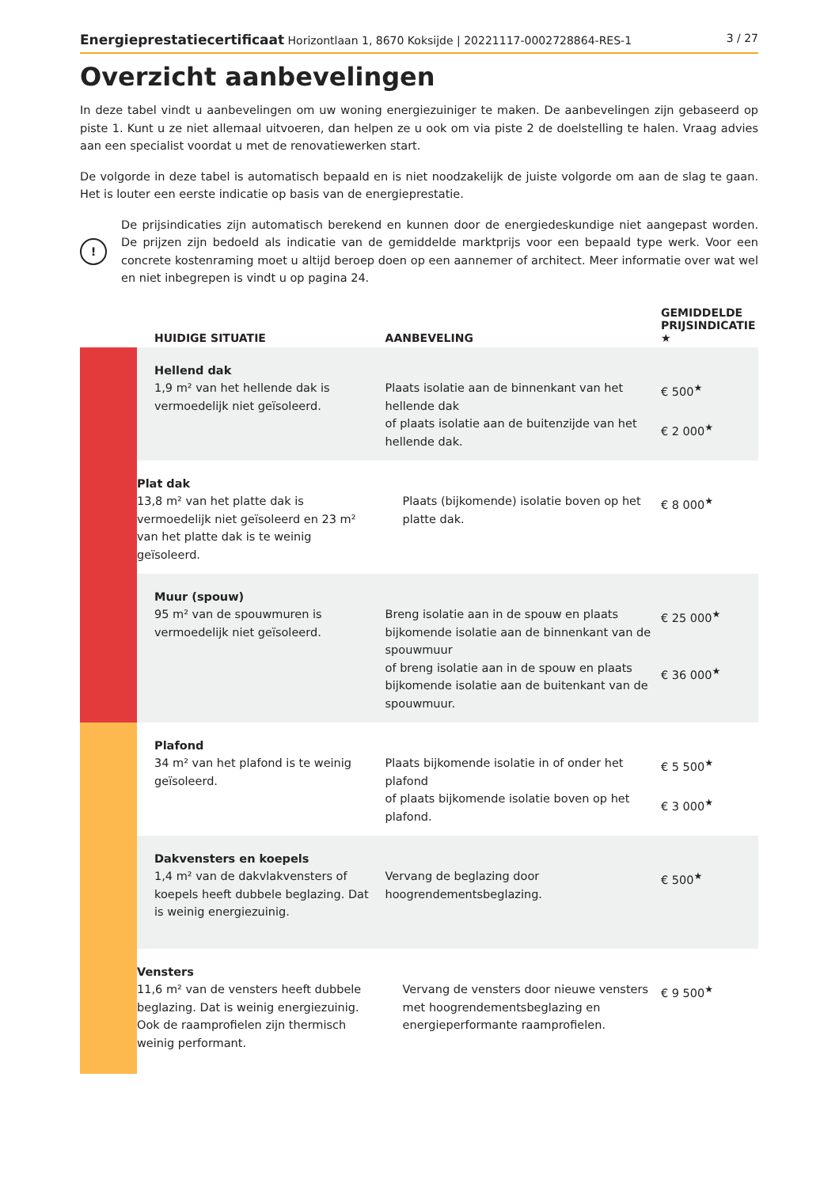Energieprestatiecertificaat Horizontlaan 1, 8670 Koksijde | 20221117-0002728864-RES-1 3 / 27
Overzicht aanbevelingen
In deze tabel vindt u aanbevelingen om uw woning energiezuiniger te maken. De aanbevelingen zijn gebaseerd op piste 1. Kunt u ze niet allemaal uitvoeren, dan helpen ze u ook om via piste 2 de doelstelling te halen. Vraag advies aan een specialist voordat u met de renovatiewerken start.
De volgorde in deze tabel is automatisch bepaald en is niet noodzakelijk de juiste volgorde om aan de slag te gaan. Het is louter een eerste indicatie op basis van de energieprestatie.
!
De prijsindicaties zijn automatisch berekend en kunnen door de energiedeskundige niet aangepast worden. De prijzen zijn bedoeld als indicatie van de gemiddelde marktprijs voor een bepaald type werk. Voor een concrete kostenraming moet u altijd beroep doen op een aannemer of architect. Meer informatie over wat wel en niet inbegrepen is vindt u op pagina 24.
| | HUIDIGE SITUATIE | AANBEVELING | GEMIDDELDE PRIJSINDICATIE ★ |
| --- | --- | --- | --- |
| | Hellend dak 1,9 m² van het hellende dak is vermoedelijk niet geïsoleerd. | Plaats isolatie aan de binnenkant van het hellende dak of plaats isolatie aan de buitenzijde van het hellende dak. | € 500<sup>★</sup> € 2 000<sup>★</sup> |
| | Plat dak 13,8 m² van het platte dak is vermoedelijk niet geïsoleerd en 23 m² van het platte dak is te weinig geïsoleerd. | Plaats (bijkomende) isolatie boven op het platte dak. | € 8 000<sup>★</sup> |
| | Muur (spouw) 95 m² van de spouwmuren is vermoedelijk niet geïsoleerd. | Breng isolatie aan in de spouw en plaats bijkomende isolatie aan de binnenkant van de spouwmuur of breng isolatie aan in de spouw en plaats bijkomende isolatie aan de buitenkant van de spouwmuur. | € 25 000<sup>★</sup> € 36 000<sup>★</sup> |
| | Plafond 34 m² van het plafond is te weinig geïsoleerd. | Plaats bijkomende isolatie in of onder het plafond of plaats bijkomende isolatie boven op het plafond. | € 5 500<sup>★</sup> € 3 000<sup>★</sup> |
| | Dakvensters en koepels 1,4 m² van de dakvlakvensters of koepels heeft dubbele beglazing. Dat is weinig energiezuinig. | Vervang de beglazing door hoogrendementsbeglazing. | € 500<sup>★</sup> |
| | Vensters 11,6 m² van de vensters heeft dubbele beglazing. Dat is weinig energiezuinig. Ook de raamprofielen zijn thermisch weinig performant. | Vervang de vensters door nieuwe vensters met hoogrendementsbeglazing en energieperformante raamprofielen. | € 9 500<sup>★</sup> |